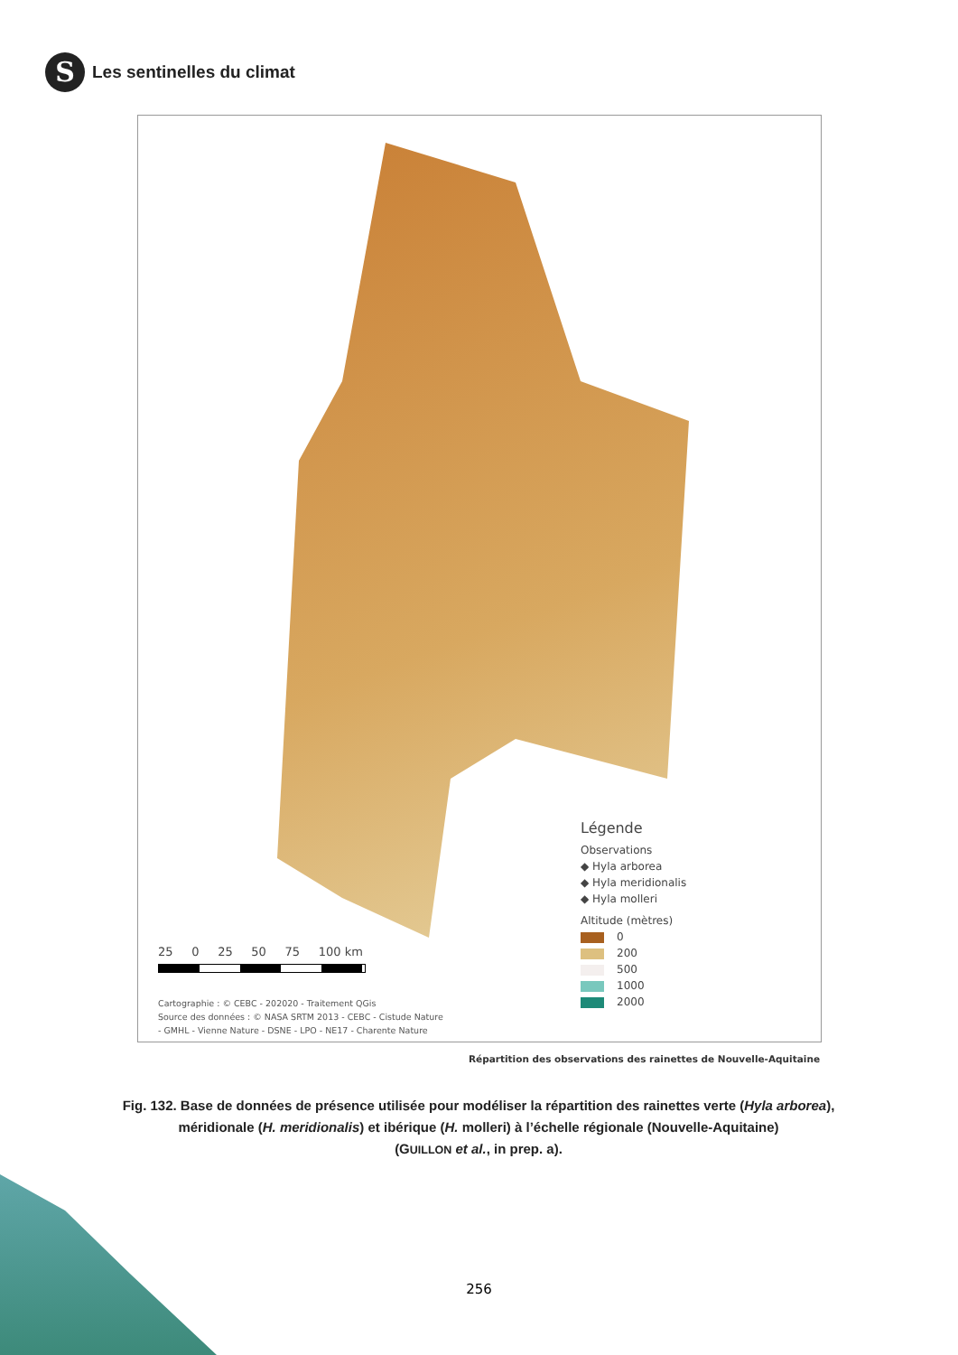S
Les sentinelles du climat
Légende
Observations
◆ Hyla arborea
◆ Hyla meridionalis
◆ Hyla molleri
Altitude (mètres)
0
200
500
1000
2000
25 0 25 50 75 100 km
Cartographie : © CEBC - 202020 - Traitement QGis
Source des données : © NASA SRTM 2013 - CEBC - Cistude Nature
- GMHL - Vienne Nature - DSNE - LPO - NE17 - Charente Nature
Répartition des observations des rainettes de Nouvelle-Aquitaine
Fig. 132. Base de données de présence utilisée pour modéliser la répartition des rainettes verte (Hyla arborea), méridionale (H. meridionalis) et ibérique (H. molleri) à l’échelle régionale (Nouvelle-Aquitaine)
(GUILLON et al., in prep. a).
256